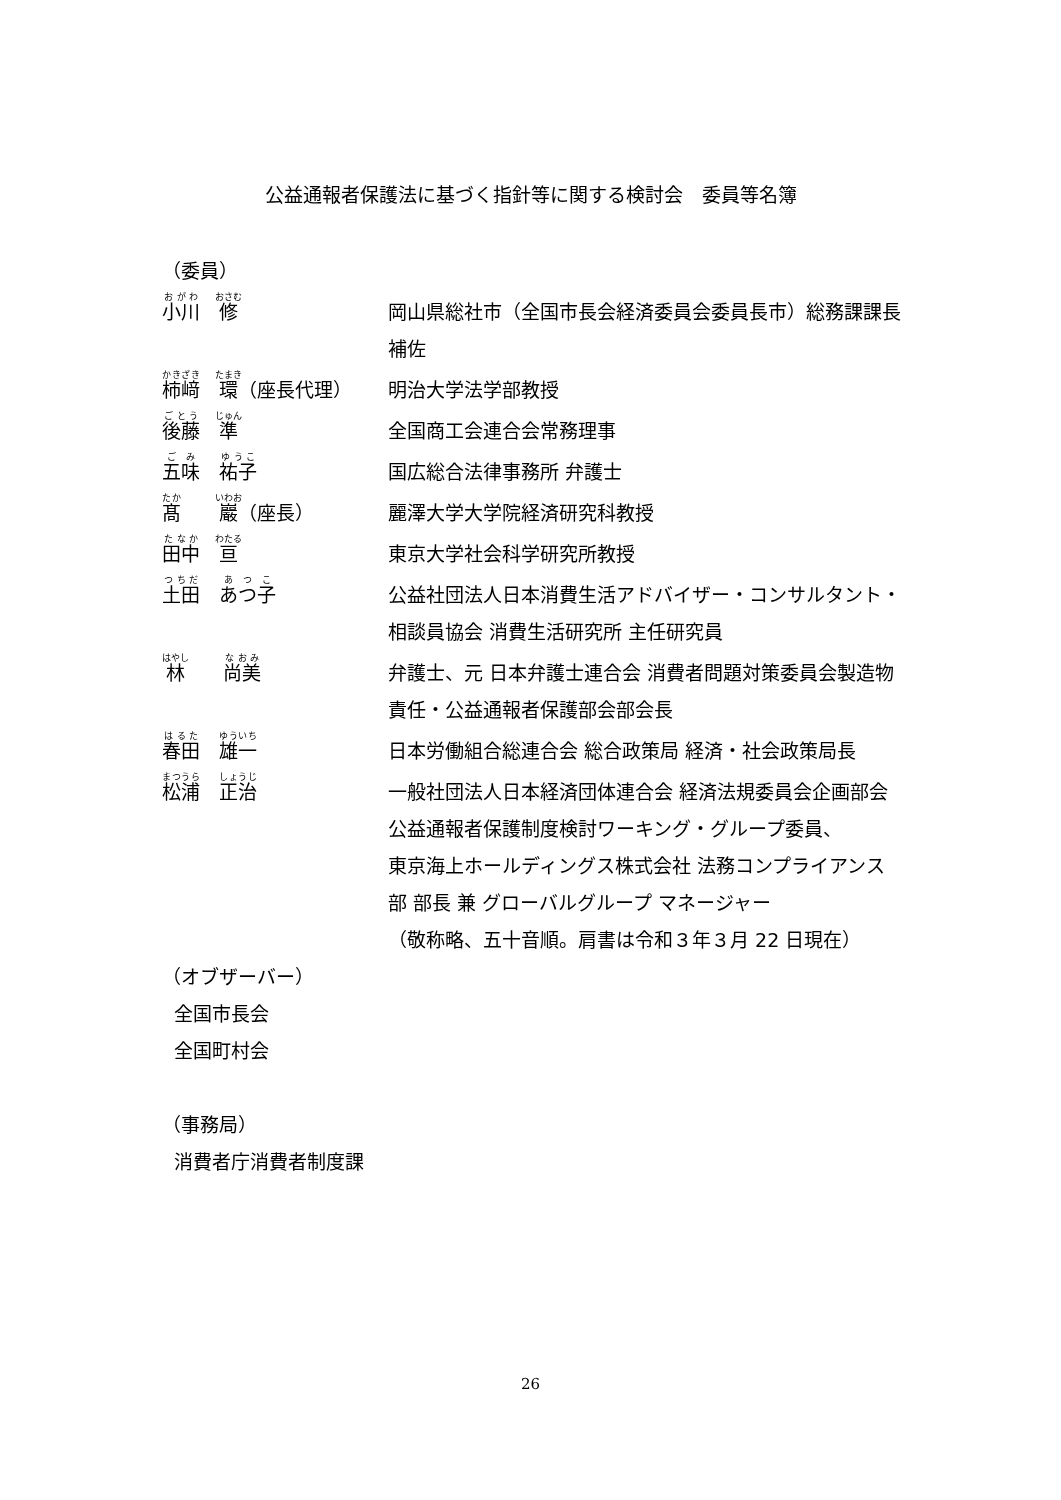公益通報者保護法に基づく指針等に関する検討会　委員等名簿
（委員）
| 小川 修 | 岡山県総社市（全国市長会経済委員会委員長市）総務課課長補佐 |
| 柿﨑 環 （座長代理） | 明治大学法学部教授 |
| 後藤 準 | 全国商工会連合会常務理事 |
| 五味 祐子 | 国広総合法律事務所 弁護士 |
| 髙 巖 （座長） | 麗澤大学大学院経済研究科教授 |
| 田中 亘 | 東京大学社会科学研究所教授 |
| 土田 あつ子 | 公益社団法人日本消費生活アドバイザー・コンサルタント・相談員協会 消費生活研究所 主任研究員 |
| 林 尚美 | 弁護士、元 日本弁護士連合会 消費者問題対策委員会製造物責任・公益通報者保護部会部会長 |
| 春田 雄一 | 日本労働組合総連合会 総合政策局 経済・社会政策局長 |
| 松浦 正治 | 一般社団法人日本経済団体連合会 経済法規委員会企画部会 公益通報者保護制度検討ワーキング・グループ委員、 東京海上ホールディングス株式会社 法務コンプライアンス部 部長 兼 グローバルグループ マネージャー |
| | （敬称略、五十音順。肩書は令和３年３月 22 日現在） |
（オブザーバー）
全国市長会
全国町村会
（事務局）
消費者庁消費者制度課
26